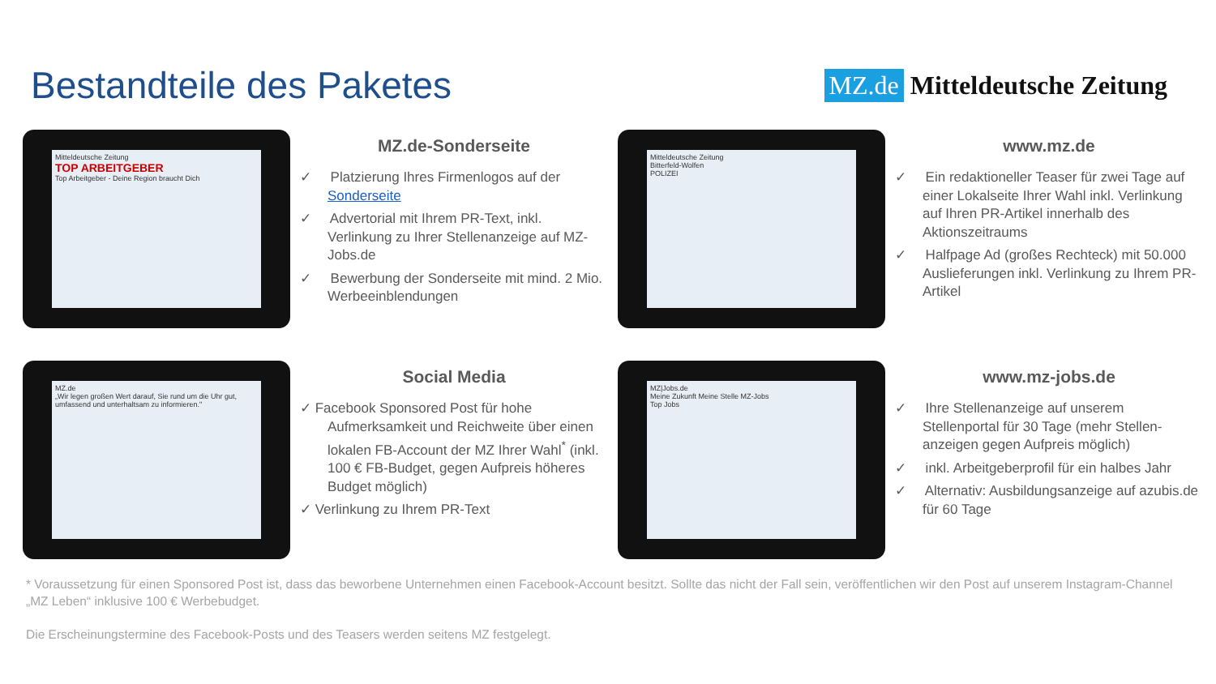Bestandteile des Paketes
MZ.de Mitteldeutsche Zeitung
Mitteldeutsche Zeitung
TOP ARBEITGEBER
Top Arbeitgeber - Deine Region braucht Dich
MZ.de-Sonderseite
✓ Platzierung Ihres Firmenlogos auf der Sonderseite
✓ Advertorial mit Ihrem PR-Text, inkl. Verlinkung zu Ihrer Stellenanzeige auf MZ-Jobs.de
✓ Bewerbung der Sonderseite mit mind. 2 Mio. Werbeeinblendungen
Mitteldeutsche Zeitung
Bitterfeld-Wolfen
POLIZEI
www.mz.de
✓ Ein redaktioneller Teaser für zwei Tage auf einer Lokalseite Ihrer Wahl inkl. Verlinkung auf Ihren PR-Artikel innerhalb des Aktionszeitraums
✓ Halfpage Ad (großes Rechteck) mit 50.000 Auslieferungen inkl. Verlinkung zu Ihrem PR-Artikel
MZ.de
„Wir legen großen Wert darauf, Sie rund um die Uhr gut, umfassend und unterhaltsam zu informieren."
Social Media
✓ Facebook Sponsored Post für hohe Aufmerksamkeit und Reichweite über einen lokalen FB-Account der MZ Ihrer Wahl<sup>*</sup> (inkl. 100 € FB-Budget, gegen Aufpreis höheres Budget möglich)
✓ Verlinkung zu Ihrem PR-Text
MZ|Jobs.de
Meine Zukunft Meine Stelle MZ-Jobs
Top Jobs
www.mz-jobs.de
✓ Ihre Stellenanzeige auf unserem Stellenportal für 30 Tage (mehr Stellen-anzeigen gegen Aufpreis möglich)
✓ inkl. Arbeitgeberprofil für ein halbes Jahr
✓ Alternativ: Ausbildungsanzeige auf azubis.de für 60 Tage
* Voraussetzung für einen Sponsored Post ist, dass das beworbene Unternehmen einen Facebook-Account besitzt. Sollte das nicht der Fall sein, veröffentlichen wir den Post auf unserem Instagram-Channel „MZ Leben“ inklusive 100 € Werbebudget.
Die Erscheinungstermine des Facebook-Posts und des Teasers werden seitens MZ festgelegt.